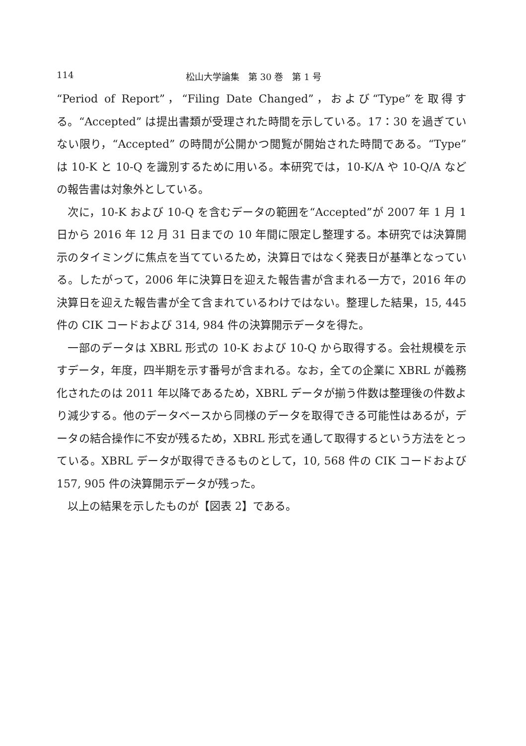114 松山大学論集　第 30 巻　第 1 号
“Period of Report”，“Filing Date Changed”，および“Type”を取得する。“Accepted” は提出書類が受理された時間を示している。17：30 を過ぎていない限り，“Accepted” の時間が公開かつ閲覧が開始された時間である。“Type” は 10-K と 10-Q を識別するために用いる。本研究では，10-K/A や 10-Q/A などの報告書は対象外としている。
次に，10-K および 10-Q を含むデータの範囲を“Accepted”が 2007 年 1 月 1 日から 2016 年 12 月 31 日までの 10 年間に限定し整理する。本研究では決算開示のタイミングに焦点を当てているため，決算日ではなく発表日が基準となっている。したがって，2006 年に決算日を迎えた報告書が含まれる一方で，2016 年の決算日を迎えた報告書が全て含まれているわけではない。整理した結果，15, 445 件の CIK コードおよび 314, 984 件の決算開示データを得た。
一部のデータは XBRL 形式の 10-K および 10-Q から取得する。会社規模を示すデータ，年度，四半期を示す番号が含まれる。なお，全ての企業に XBRL が義務化されたのは 2011 年以降であるため，XBRL データが揃う件数は整理後の件数より減少する。他のデータベースから同様のデータを取得できる可能性はあるが，データの結合操作に不安が残るため，XBRL 形式を通して取得するという方法をとっている。XBRL データが取得できるものとして，10, 568 件の CIK コードおよび 157, 905 件の決算開示データが残った。
以上の結果を示したものが【図表 2】である。